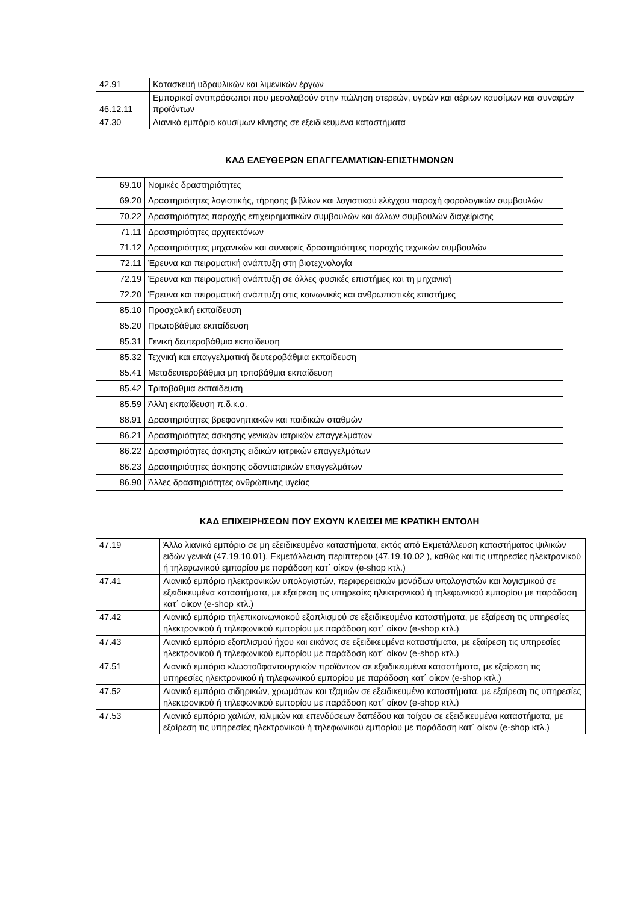| 42.91 | Κατασκευή υδραυλικών και λιμενικών έργων |
| 46.12.11 | Εμπορικοί αντιπρόσωποι που μεσολαβούν στην πώληση στερεών, υγρών και αέριων καυσίμων και συναφών προϊόντων |
| 47.30 | Λιανικό εμπόριο καυσίμων κίνησης σε εξειδικευμένα καταστήματα |
ΚΑΔ ΕΛΕΥΘΕΡΩΝ ΕΠΑΓΓΕΛΜΑΤΙΩΝ-ΕΠΙΣΤΗΜΟΝΩΝ
| 69.10 | Νομικές δραστηριότητες |
| 69.20 | Δραστηριότητες λογιστικής, τήρησης βιβλίων και λογιστικού ελέγχου παροχή φορολογικών συμβουλών |
| 70.22 | Δραστηριότητες παροχής επιχειρηματικών συμβουλών και άλλων συμβουλών διαχείρισης |
| 71.11 | Δραστηριότητες αρχιτεκτόνων |
| 71.12 | Δραστηριότητες μηχανικών και συναφείς δραστηριότητες παροχής τεχνικών συμβουλών |
| 72.11 | Έρευνα και πειραματική ανάπτυξη στη βιοτεχνολογία |
| 72.19 | Έρευνα και πειραματική ανάπτυξη σε άλλες φυσικές επιστήμες και τη μηχανική |
| 72.20 | Έρευνα και πειραματική ανάπτυξη στις κοινωνικές και ανθρωπιστικές επιστήμες |
| 85.10 | Προσχολική εκπαίδευση |
| 85.20 | Πρωτοβάθμια εκπαίδευση |
| 85.31 | Γενική δευτεροβάθμια εκπαίδευση |
| 85.32 | Τεχνική και επαγγελματική δευτεροβάθμια εκπαίδευση |
| 85.41 | Μεταδευτεροβάθμια μη τριτοβάθμια εκπαίδευση |
| 85.42 | Τριτοβάθμια εκπαίδευση |
| 85.59 | Άλλη εκπαίδευση π.δ.κ.α. |
| 88.91 | Δραστηριότητες βρεφονηπιακών και παιδικών σταθμών |
| 86.21 | Δραστηριότητες άσκησης γενικών ιατρικών επαγγελμάτων |
| 86.22 | Δραστηριότητες άσκησης ειδικών ιατρικών επαγγελμάτων |
| 86.23 | Δραστηριότητες άσκησης οδοντιατρικών επαγγελμάτων |
| 86.90 | Άλλες δραστηριότητες ανθρώπινης υγείας |
ΚΑΔ ΕΠΙΧΕΙΡΗΣΕΩΝ ΠΟΥ ΕΧΟΥΝ ΚΛΕΙΣΕΙ ΜΕ ΚΡΑΤΙΚΗ ΕΝΤΟΛΗ
| 47.19 | Άλλο λιανικό εμπόριο σε μη εξειδικευμένα καταστήματα, εκτός από Εκμετάλλευση καταστήματος ψιλικών ειδών γενικά (47.19.10.01), Εκμετάλλευση περίπτερου (47.19.10.02 ), καθώς και τις υπηρεσίες ηλεκτρονικού ή τηλεφωνικού εμπορίου με παράδοση κατ΄ οίκον (e-shop κτλ.) |
| 47.41 | Λιανικό εμπόριο ηλεκτρονικών υπολογιστών, περιφερειακών μονάδων υπολογιστών και λογισμικού σε εξειδικευμένα καταστήματα, με εξαίρεση τις υπηρεσίες ηλεκτρονικού ή τηλεφωνικού εμπορίου με παράδοση κατ΄ οίκον (e-shop κτλ.) |
| 47.42 | Λιανικό εμπόριο τηλεπικοινωνιακού εξοπλισμού σε εξειδικευμένα καταστήματα, με εξαίρεση τις υπηρεσίες ηλεκτρονικού ή τηλεφωνικού εμπορίου με παράδοση κατ΄ οίκον (e-shop κτλ.) |
| 47.43 | Λιανικό εμπόριο εξοπλισμού ήχου και εικόνας σε εξειδικευμένα καταστήματα, με εξαίρεση τις υπηρεσίες ηλεκτρονικού ή τηλεφωνικού εμπορίου με παράδοση κατ΄ οίκον (e-shop κτλ.) |
| 47.51 | Λιανικό εμπόριο κλωστοϋφαντουργικών προϊόντων σε εξειδικευμένα καταστήματα, με εξαίρεση τις υπηρεσίες ηλεκτρονικού ή τηλεφωνικού εμπορίου με παράδοση κατ΄ οίκον (e-shop κτλ.) |
| 47.52 | Λιανικό εμπόριο σιδηρικών, χρωμάτων και τζαμιών σε εξειδικευμένα καταστήματα, με εξαίρεση τις υπηρεσίες ηλεκτρονικού ή τηλεφωνικού εμπορίου με παράδοση κατ΄ οίκον (e-shop κτλ.) |
| 47.53 | Λιανικό εμπόριο χαλιών, κιλιμιών και επενδύσεων δαπέδου και τοίχου σε εξειδικευμένα καταστήματα, με εξαίρεση τις υπηρεσίες ηλεκτρονικού ή τηλεφωνικού εμπορίου με παράδοση κατ΄ οίκον (e-shop κτλ.) |